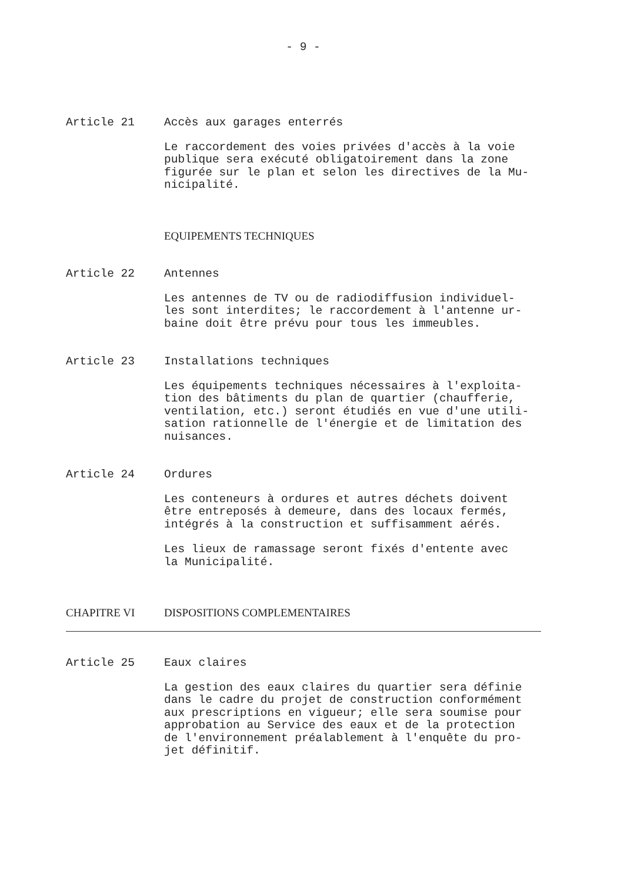- 9 -
Article 21 Accès aux garages enterrés
Le raccordement des voies privées d'accès à la voie
publique sera exécuté obligatoirement dans la zone
figurée sur le plan et selon les directives de la Mu-
nicipalité.
EQUIPEMENTS TECHNIQUES
Article 22 Antennes
Les antennes de TV ou de radiodiffusion individuel-
les sont interdites; le raccordement à l'antenne ur-
baine doit être prévu pour tous les immeubles.
Article 23 Installations techniques
Les équipements techniques nécessaires à l'exploita-
tion des bâtiments du plan de quartier (chaufferie,
ventilation, etc.) seront étudiés en vue d'une utili-
sation rationnelle de l'énergie et de limitation des
nuisances.
Article 24 Ordures
Les conteneurs à ordures et autres déchets doivent
être entreposés à demeure, dans des locaux fermés,
intégrés à la construction et suffisamment aérés.
Les lieux de ramassage seront fixés d'entente avec
la Municipalité.
CHAPITRE VI DISPOSITIONS COMPLEMENTAIRES
Article 25 Eaux claires
La gestion des eaux claires du quartier sera définie
dans le cadre du projet de construction conformément
aux prescriptions en vigueur; elle sera soumise pour
approbation au Service des eaux et de la protection
de l'environnement préalablement à l'enquête du pro-
jet définitif.